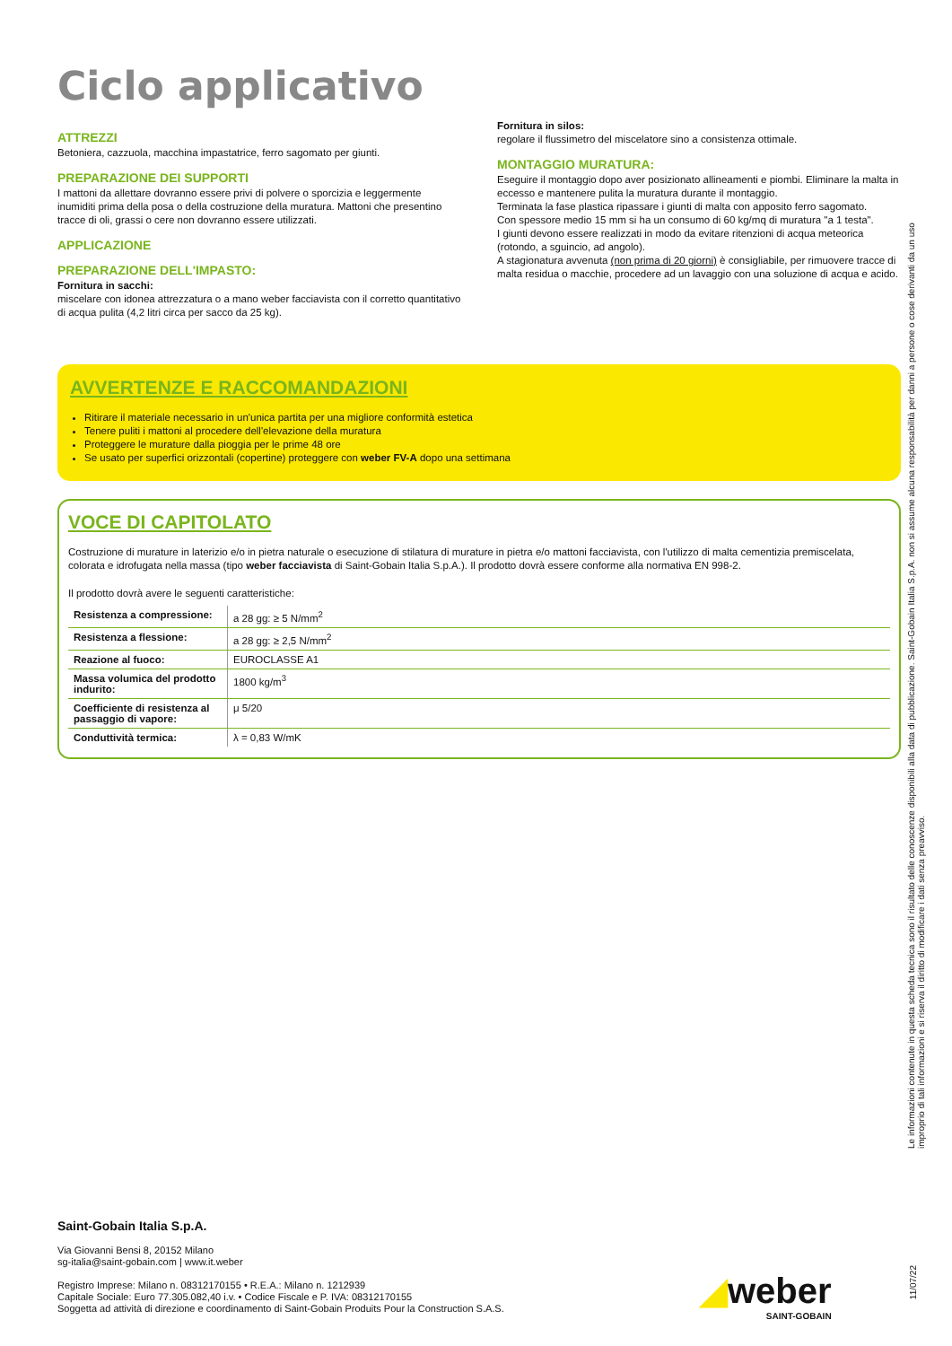Ciclo applicativo
ATTREZZI
Betoniera, cazzuola, macchina impastatrice, ferro sagomato per giunti.
PREPARAZIONE DEI SUPPORTI
I mattoni da allettare dovranno essere privi di polvere o sporcizia e leggermente inumiditi prima della posa o della costruzione della muratura. Mattoni che presentino tracce di oli, grassi o cere non dovranno essere utilizzati.
APPLICAZIONE
PREPARAZIONE DELL'IMPASTO:
Fornitura in sacchi:
miscelare con idonea attrezzatura o a mano weber facciavista con il corretto quantitativo di acqua pulita (4,2 litri circa per sacco da 25 kg).
Fornitura in silos:
regolare il flussimetro del miscelatore sino a consistenza ottimale.
MONTAGGIO MURATURA:
Eseguire il montaggio dopo aver posizionato allineamenti e piombi. Eliminare la malta in eccesso e mantenere pulita la muratura durante il montaggio.
Terminata la fase plastica ripassare i giunti di malta con apposito ferro sagomato.
Con spessore medio 15 mm si ha un consumo di 60 kg/mq di muratura "a 1 testa".
I giunti devono essere realizzati in modo da evitare ritenzioni di acqua meteorica (rotondo, a sguincio, ad angolo).
A stagionatura avvenuta (non prima di 20 giorni) è consigliabile, per rimuovere tracce di malta residua o macchie, procedere ad un lavaggio con una soluzione di acqua e acido.
AVVERTENZE E RACCOMANDAZIONI
Ritirare il materiale necessario in un'unica partita per una migliore conformità estetica
Tenere puliti i mattoni al procedere dell'elevazione della muratura
Proteggere le murature dalla pioggia per le prime 48 ore
Se usato per superfici orizzontali (copertine) proteggere con weber FV-A dopo una settimana
VOCE DI CAPITOLATO
Costruzione di murature in laterizio e/o in pietra naturale o esecuzione di stilatura di murature in pietra e/o mattoni facciavista, con l'utilizzo di malta cementizia premiscelata, colorata e idrofugata nella massa (tipo weber facciavista di Saint-Gobain Italia S.p.A.). Il prodotto dovrà essere conforme alla normativa EN 998-2.
Il prodotto dovrà avere le seguenti caratteristiche:
| Resistenza a compressione: | a 28 gg: ≥ 5 N/mm<sup>2</sup> |
| Resistenza a flessione: | a 28 gg: ≥ 2,5 N/mm<sup>2</sup> |
| Reazione al fuoco: | EUROCLASSE A1 |
| Massa volumica del prodotto indurito: | 1800 kg/m<sup>3</sup> |
| Coefficiente di resistenza al passaggio di vapore: | μ 5/20 |
| Conduttività termica: | λ = 0,83 W/mK |
Saint-Gobain Italia S.p.A.
Via Giovanni Bensi 8, 20152 Milano
sg-italia@saint-gobain.com | www.it.weber
Registro Imprese: Milano n. 08312170155 • R.E.A.: Milano n. 1212939
Capitale Sociale: Euro 77.305.082,40 i.v. • Codice Fiscale e P. IVA: 08312170155
Soggetta ad attività di direzione e coordinamento di Saint-Gobain Produits Pour la Construction S.A.S.
◢weber
SAINT-GOBAIN
Le informazioni contenute in questa scheda tecnica sono il risultato delle conoscenze disponibili alla data di pubblicazione. Saint-Gobain Italia S.p.A. non si assume alcuna responsabilità per danni a persone o cose derivanti da un uso improprio di tali informazioni e si riserva il diritto di modificare i dati senza preavviso.
11/07/22